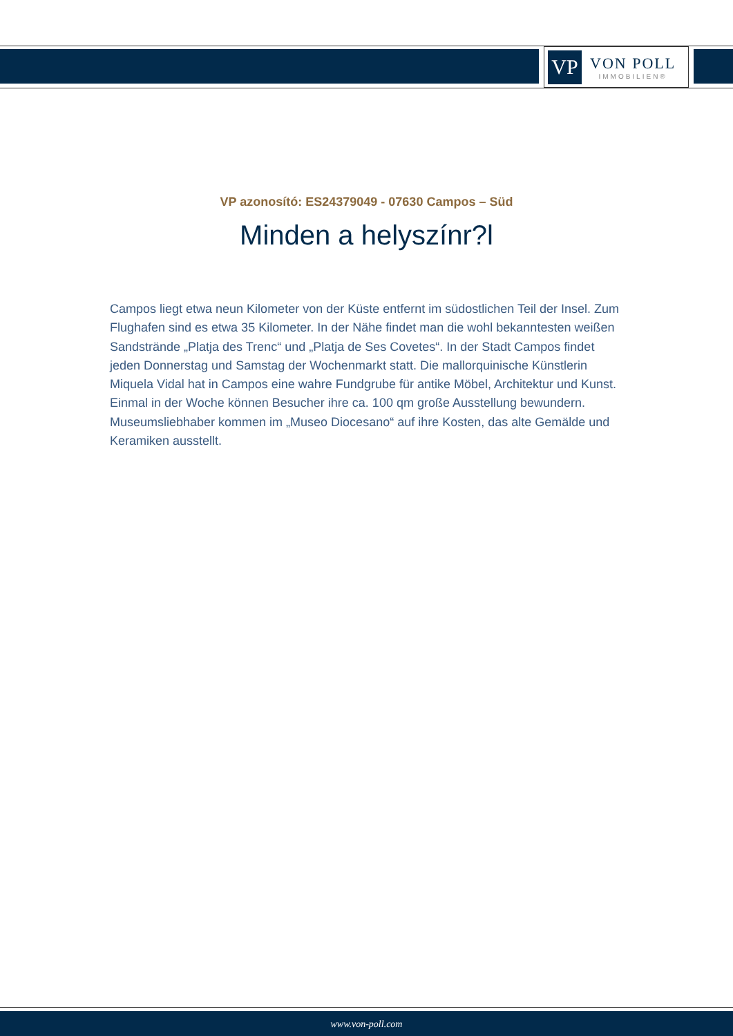VP
VON POLL
IMMOBILIEN®
VP azonosító: ES24379049 - 07630 Campos – Süd
Minden a helyszínr?l
Campos liegt etwa neun Kilometer von der Küste entfernt im südostlichen Teil der Insel. Zum Flughafen sind es etwa 35 Kilometer. In der Nähe findet man die wohl bekanntesten weißen Sandstrände „Platja des Trenc“ und „Platja de Ses Covetes“. In der Stadt Campos findet jeden Donnerstag und Samstag der Wochenmarkt statt. Die mallorquinische Künstlerin Miquela Vidal hat in Campos eine wahre Fundgrube für antike Möbel, Architektur und Kunst. Einmal in der Woche können Besucher ihre ca. 100 qm große Ausstellung bewundern. Museumsliebhaber kommen im „Museo Diocesano“ auf ihre Kosten, das alte Gemälde und Keramiken ausstellt.
www.von-poll.com